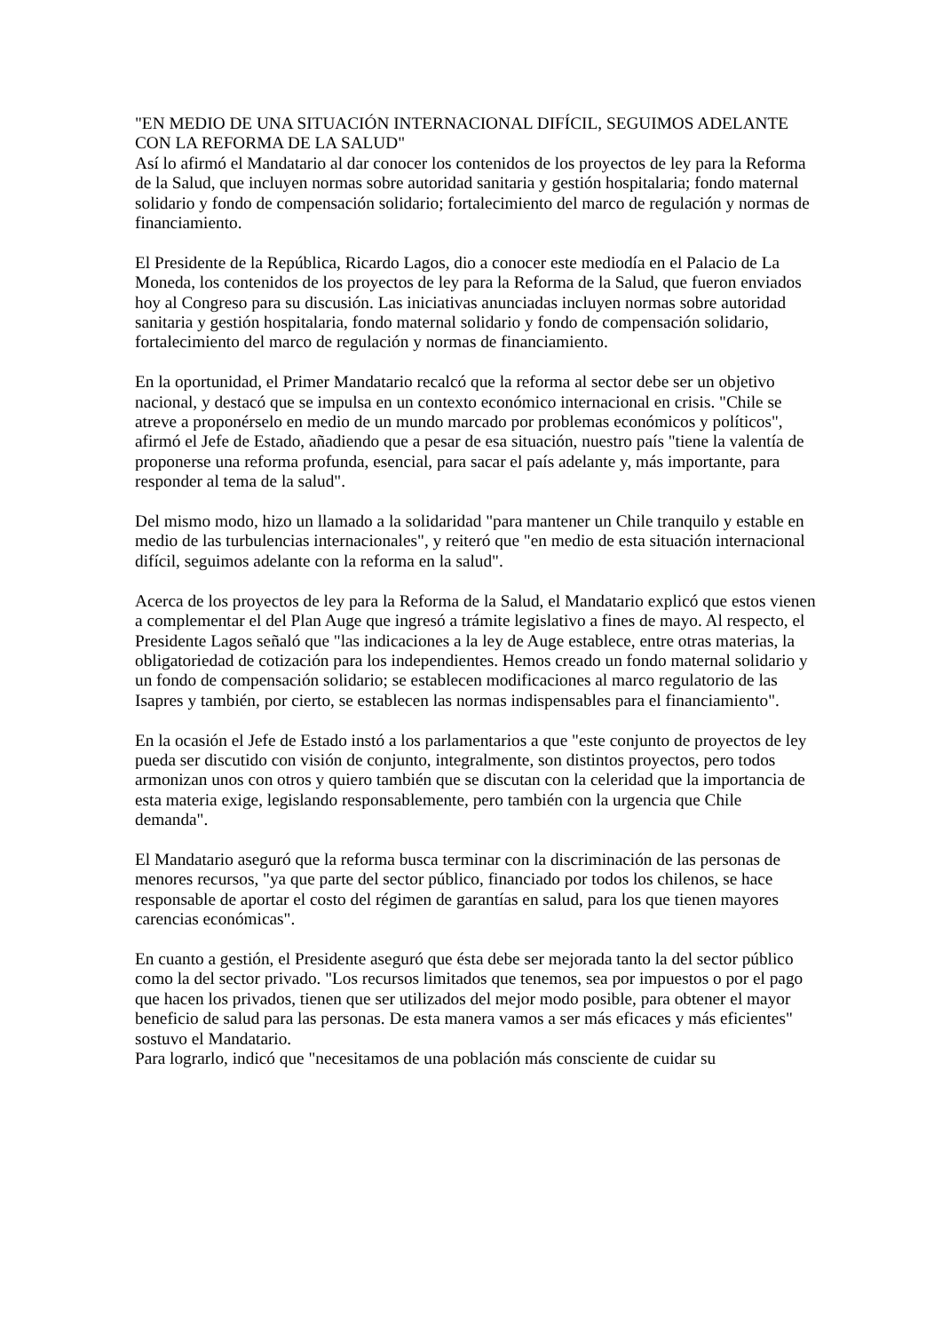"EN MEDIO DE UNA SITUACIÓN INTERNACIONAL DIFÍCIL, SEGUIMOS ADELANTE CON LA REFORMA DE LA SALUD"
Así lo afirmó el Mandatario al dar conocer los contenidos de los proyectos de ley para la Reforma de la Salud, que incluyen normas sobre autoridad sanitaria y gestión hospitalaria; fondo maternal solidario y fondo de compensación solidario; fortalecimiento del marco de regulación y normas de financiamiento.
El Presidente de la República, Ricardo Lagos, dio a conocer este mediodía en el Palacio de La Moneda, los contenidos de los proyectos de ley para la Reforma de la Salud, que fueron enviados hoy al Congreso para su discusión. Las iniciativas anunciadas incluyen normas sobre autoridad sanitaria y gestión hospitalaria, fondo maternal solidario y fondo de compensación solidario, fortalecimiento del marco de regulación y normas de financiamiento.
En la oportunidad, el Primer Mandatario recalcó que la reforma al sector debe ser un objetivo nacional, y destacó que se impulsa en un contexto económico internacional en crisis. "Chile se atreve a proponérselo en medio de un mundo marcado por problemas económicos y políticos", afirmó el Jefe de Estado, añadiendo que a pesar de esa situación, nuestro país "tiene la valentía de proponerse una reforma profunda, esencial, para sacar el país adelante y, más importante, para responder al tema de la salud".
Del mismo modo, hizo un llamado a la solidaridad "para mantener un Chile tranquilo y estable en medio de las turbulencias internacionales", y reiteró que "en medio de esta situación internacional difícil, seguimos adelante con la reforma en la salud".
Acerca de los proyectos de ley para la Reforma de la Salud, el Mandatario explicó que estos vienen a complementar el del Plan Auge que ingresó a trámite legislativo a fines de mayo. Al respecto, el Presidente Lagos señaló que "las indicaciones a la ley de Auge establece, entre otras materias, la obligatoriedad de cotización para los independientes. Hemos creado un fondo maternal solidario y un fondo de compensación solidario; se establecen modificaciones al marco regulatorio de las Isapres y también, por cierto, se establecen las normas indispensables para el financiamiento".
En la ocasión el Jefe de Estado instó a los parlamentarios a que "este conjunto de proyectos de ley pueda ser discutido con visión de conjunto, integralmente, son distintos proyectos, pero todos armonizan unos con otros y quiero también que se discutan con la celeridad que la importancia de esta materia exige, legislando responsablemente, pero también con la urgencia que Chile demanda".
El Mandatario aseguró que la reforma busca terminar con la discriminación de las personas de menores recursos, "ya que parte del sector público, financiado por todos los chilenos, se hace responsable de aportar el costo del régimen de garantías en salud, para los que tienen mayores carencias económicas".
En cuanto a gestión, el Presidente aseguró que ésta debe ser mejorada tanto la del sector público como la del sector privado. "Los recursos limitados que tenemos, sea por impuestos o por el pago que hacen los privados, tienen que ser utilizados del mejor modo posible, para obtener el mayor beneficio de salud para las personas. De esta manera vamos a ser más eficaces y más eficientes" sostuvo el Mandatario.
Para lograrlo, indicó que "necesitamos de una población más consciente de cuidar su